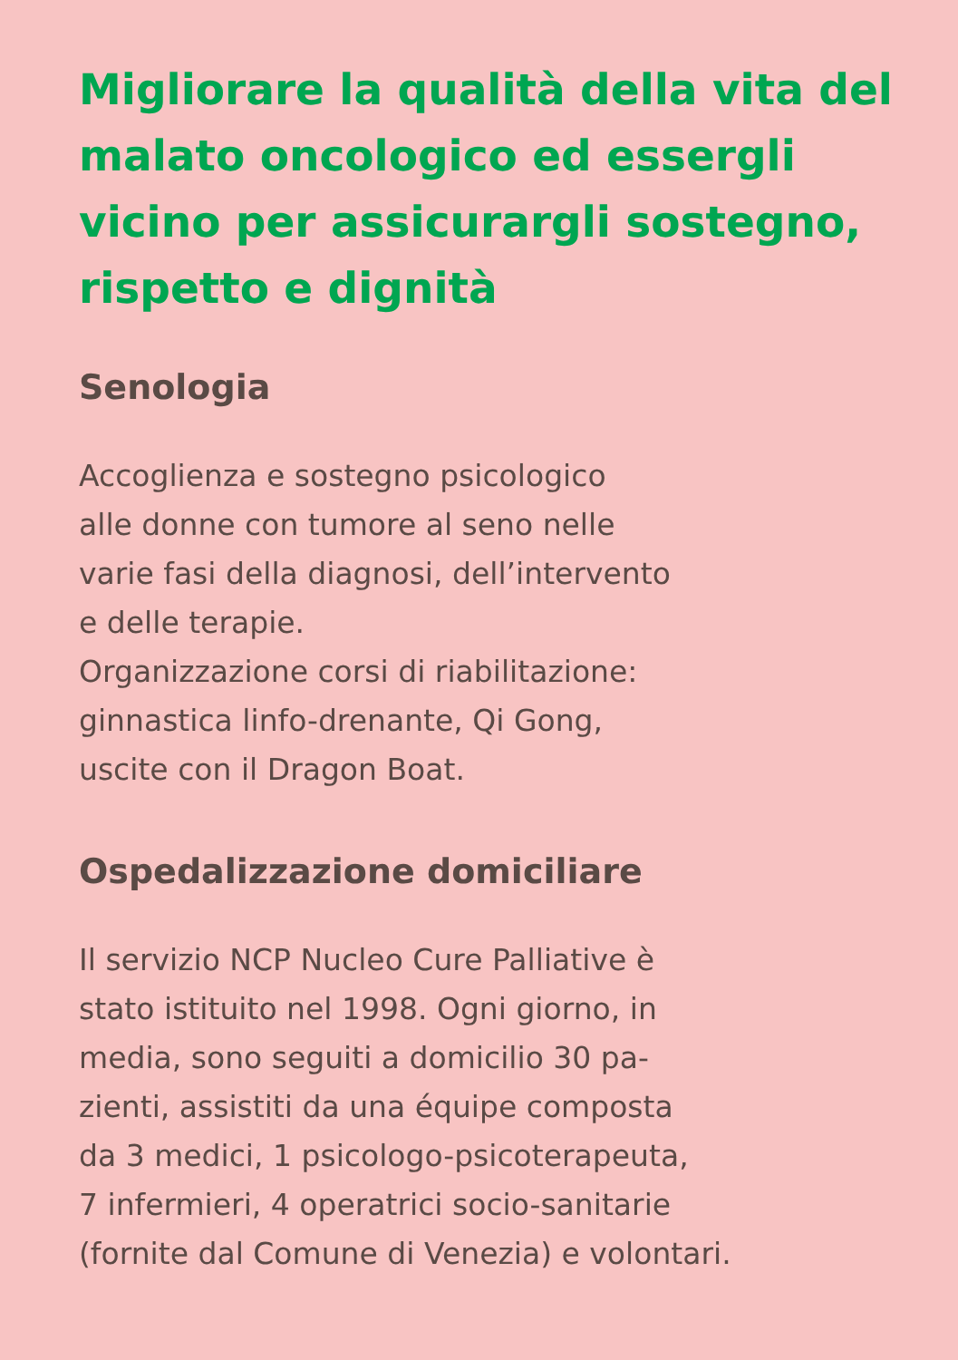Migliorare la qualità della vita del malato oncologico ed essergli vicino per assicurargli sostegno, rispetto e dignità
Senologia
Accoglienza e sostegno psicologico
alle donne con tumore al seno nelle
varie fasi della diagnosi, dell’intervento
e delle terapie.
Organizzazione corsi di riabilitazione:
ginnastica linfo-drenante, Qi Gong,
uscite con il Dragon Boat.
Ospedalizzazione domiciliare
Il servizio NCP Nucleo Cure Palliative è
stato istituito nel 1998. Ogni giorno, in
media, sono seguiti a domicilio 30 pa-
zienti, assistiti da una équipe composta
da 3 medici, 1 psicologo-psicoterapeuta,
7 infermieri, 4 operatrici socio-sanitarie
(fornite dal Comune di Venezia) e volontari.